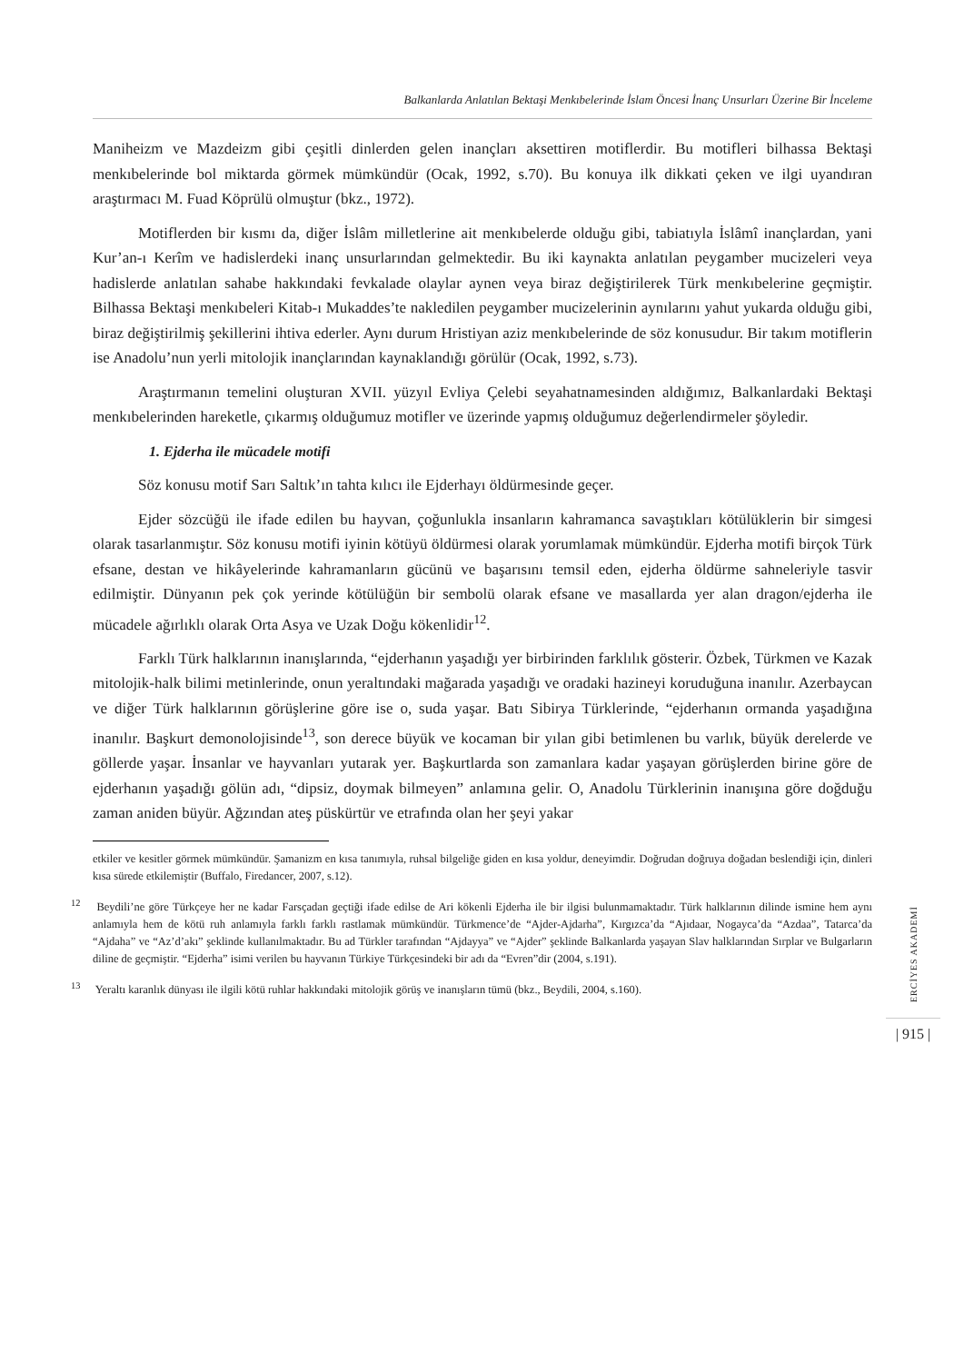Balkanlarda Anlatılan Bektaşi Menkıbelerinde İslam Öncesi İnanç Unsurları Üzerine Bir İnceleme
Maniheizm ve Mazdeizm gibi çeşitli dinlerden gelen inançları aksettiren motiflerdir. Bu motifleri bilhassa Bektaşi menkıbelerinde bol miktarda görmek mümkündür (Ocak, 1992, s.70). Bu konuya ilk dikkati çeken ve ilgi uyandıran araştırmacı M. Fuad Köprülü olmuştur (bkz., 1972).
Motiflerden bir kısmı da, diğer İslâm milletlerine ait menkıbelerde olduğu gibi, tabiatıyla İslâmî inançlardan, yani Kur’an-ı Kerîm ve hadislerdeki inanç unsurlarından gelmektedir. Bu iki kaynakta anlatılan peygamber mucizeleri veya hadislerde anlatılan sahabe hakkındaki fevkalade olaylar aynen veya biraz değiştirilerek Türk menkıbelerine geçmiştir. Bilhassa Bektaşi menkıbeleri Kitab-ı Mukaddes’te nakledilen peygamber mucizelerinin aynılarını yahut yukarda olduğu gibi, biraz değiştirilmiş şekillerini ihtiva ederler. Aynı durum Hristiyan aziz menkıbelerinde de söz konusudur. Bir takım motiflerin ise Anadolu’nun yerli mitolojik inançlarından kaynaklandığı görülür (Ocak, 1992, s.73).
Araştırmanın temelini oluşturan XVII. yüzyıl Evliya Çelebi seyahatnamesinden aldığımız, Balkanlardaki Bektaşi menkıbelerinden hareketle, çıkarmış olduğumuz motifler ve üzerinde yapmış olduğumuz değerlendirmeler şöyledir.
1. Ejderha ile mücadele motifi
Söz konusu motif Sarı Saltık’ın tahta kılıcı ile Ejderhayı öldürmesinde geçer.
Ejder sözcüğü ile ifade edilen bu hayvan, çoğunlukla insanların kahramanca savaştıkları kötülüklerin bir simgesi olarak tasarlanmıştır. Söz konusu motifi iyinin kötüyü öldürmesi olarak yorumlamak mümkündür. Ejderha motifi birçok Türk efsane, destan ve hikâyelerinde kahramanların gücünü ve başarısını temsil eden, ejderha öldürme sahneleriyle tasvir edilmiştir. Dünyanın pek çok yerinde kötülüğün bir sembolü olarak efsane ve masallarda yer alan dragon/ejderha ile mücadele ağırlıklı olarak Orta Asya ve Uzak Doğu kökenlidir<sup>12</sup>.
Farklı Türk halklarının inanışlarında, “ejderhanın yaşadığı yer birbirinden farklılık gösterir. Özbek, Türkmen ve Kazak mitolojik-halk bilimi metinlerinde, onun yeraltındaki mağarada yaşadığı ve oradaki hazineyi koruduğuna inanılır. Azerbaycan ve diğer Türk halklarının görüşlerine göre ise o, suda yaşar. Batı Sibirya Türklerinde, “ejderhanın ormanda yaşadığına inanılır. Başkurt demonolojisinde<sup>13</sup>, son derece büyük ve kocaman bir yılan gibi betimlenen bu varlık, büyük derelerde ve göllerde yaşar. İnsanlar ve hayvanları yutarak yer. Başkurtlarda son zamanlara kadar yaşayan görüşlerden birine göre de ejderhanın yaşadığı gölün adı, “dipsiz, doymak bilmeyen” anlamına gelir. O, Anadolu Türklerinin inanışına göre doğduğu zaman aniden büyür. Ağzından ateş püskürtür ve etrafında olan her şeyi yakar
etkiler ve kesitler görmek mümkündür. Şamanizm en kısa tanımıyla, ruhsal bilgeliğe giden en kısa yoldur, deneyimdir. Doğrudan doğruya doğadan beslendiği için, dinleri kısa sürede etkilemiştir (Buffalo, Firedancer, 2007, s.12).
<sup>12</sup> Beydili’ne göre Türkçeye her ne kadar Farsçadan geçtiği ifade edilse de Ari kökenli Ejderha ile bir ilgisi bulunmamaktadır. Türk halklarının dilinde ismine hem aynı anlamıyla hem de kötü ruh anlamıyla farklı farklı rastlamak mümkündür. Türkmence’de “Ajder-Ajdarha”, Kırgızca’da “Ajıdaar, Nogayca’da “Azdaa”, Tatarca’da “Ajdaha” ve “Az’d’akı” şeklinde kullanılmaktadır. Bu ad Türkler tarafından “Ajdayya” ve “Ajder” şeklinde Balkanlarda yaşayan Slav halklarından Sırplar ve Bulgarların diline de geçmiştir. “Ejderha” isimi verilen bu hayvanın Türkiye Türkçesindeki bir adı da “Evren”dir (2004, s.191).
<sup>13</sup> Yeraltı karanlık dünyası ile ilgili kötü ruhlar hakkındaki mitolojik görüş ve inanışların tümü (bkz., Beydili, 2004, s.160).
ERCİYES AKADEMİ
| 915 |